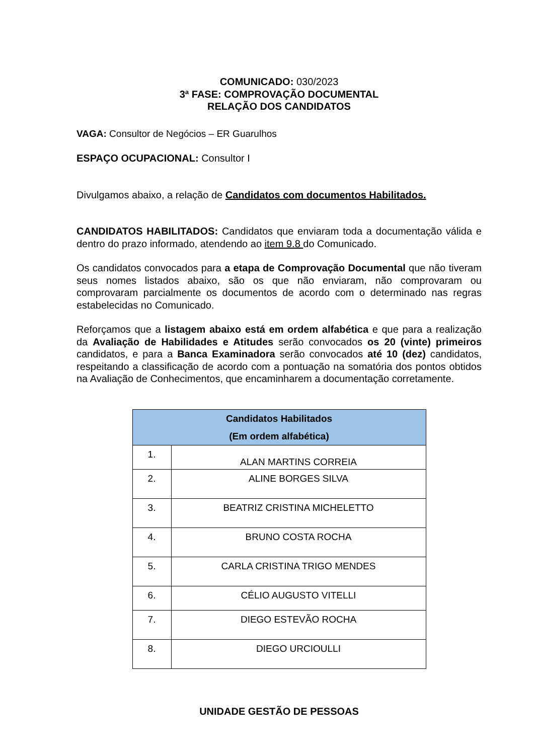COMUNICADO: 030/2023
3ª FASE: COMPROVAÇÃO DOCUMENTAL
RELAÇÃO DOS CANDIDATOS
VAGA: Consultor de Negócios – ER Guarulhos
ESPAÇO OCUPACIONAL: Consultor I
Divulgamos abaixo, a relação de Candidatos com documentos Habilitados.
CANDIDATOS HABILITADOS: Candidatos que enviaram toda a documentação válida e dentro do prazo informado, atendendo ao item 9.8 do Comunicado.
Os candidatos convocados para a etapa de Comprovação Documental que não tiveram seus nomes listados abaixo, são os que não enviaram, não comprovaram ou comprovaram parcialmente os documentos de acordo com o determinado nas regras estabelecidas no Comunicado.
Reforçamos que a listagem abaixo está em ordem alfabética e que para a realização da Avaliação de Habilidades e Atitudes serão convocados os 20 (vinte) primeiros candidatos, e para a Banca Examinadora serão convocados até 10 (dez) candidatos, respeitando a classificação de acordo com a pontuação na somatória dos pontos obtidos na Avaliação de Conhecimentos, que encaminharem a documentação corretamente.
| Candidatos Habilitados (Em ordem alfabética) | |
| --- | --- |
| 1. | ALAN MARTINS CORREIA |
| 2. | ALINE BORGES SILVA |
| 3. | BEATRIZ CRISTINA MICHELETTO |
| 4. | BRUNO COSTA ROCHA |
| 5. | CARLA CRISTINA TRIGO MENDES |
| 6. | CÉLIO AUGUSTO VITELLI |
| 7. | DIEGO ESTEVÃO ROCHA |
| 8. | DIEGO URCIOULLI |
UNIDADE GESTÃO DE PESSOAS